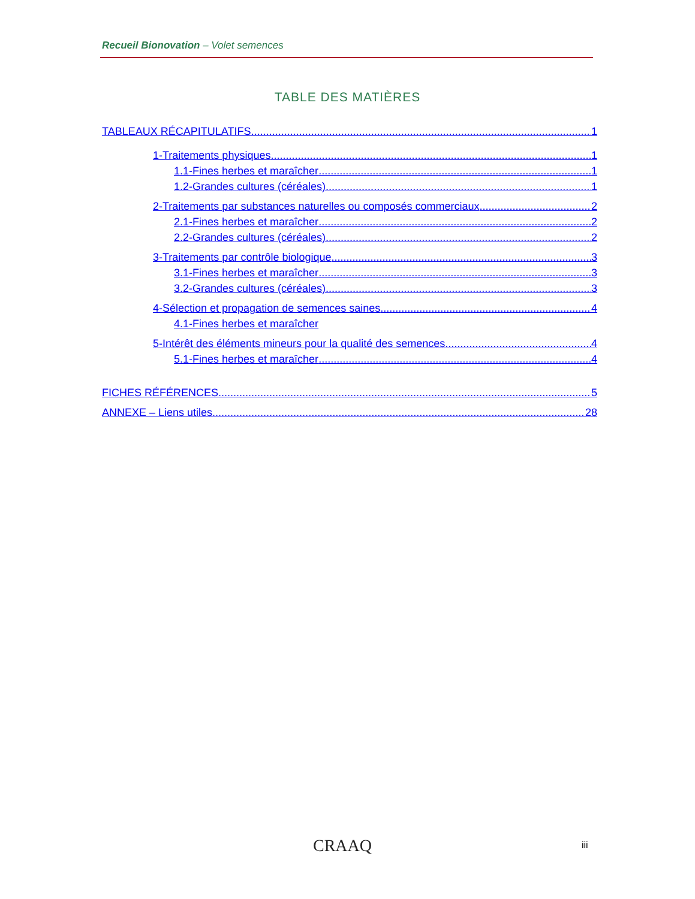Recueil Bionovation – Volet semences
TABLE DES MATIÈRES
TABLEAUX RÉCAPITULATIFS 1
1-Traitements physiques 1
1.1-Fines herbes et maraîcher 1
1.2-Grandes cultures (céréales) 1
2-Traitements par substances naturelles ou composés commerciaux 2
2.1-Fines herbes et maraîcher 2
2.2-Grandes cultures (céréales) 2
3-Traitements par contrôle biologique 3
3.1-Fines herbes et maraîcher 3
3.2-Grandes cultures (céréales) 3
4-Sélection et propagation de semences saines 4
4.1-Fines herbes et maraîcher
5-Intérêt des éléments mineurs pour la qualité des semences 4
5.1-Fines herbes et maraîcher 4
FICHES RÉFÉRENCES 5
ANNEXE – Liens utiles 28
CRAAQ iii